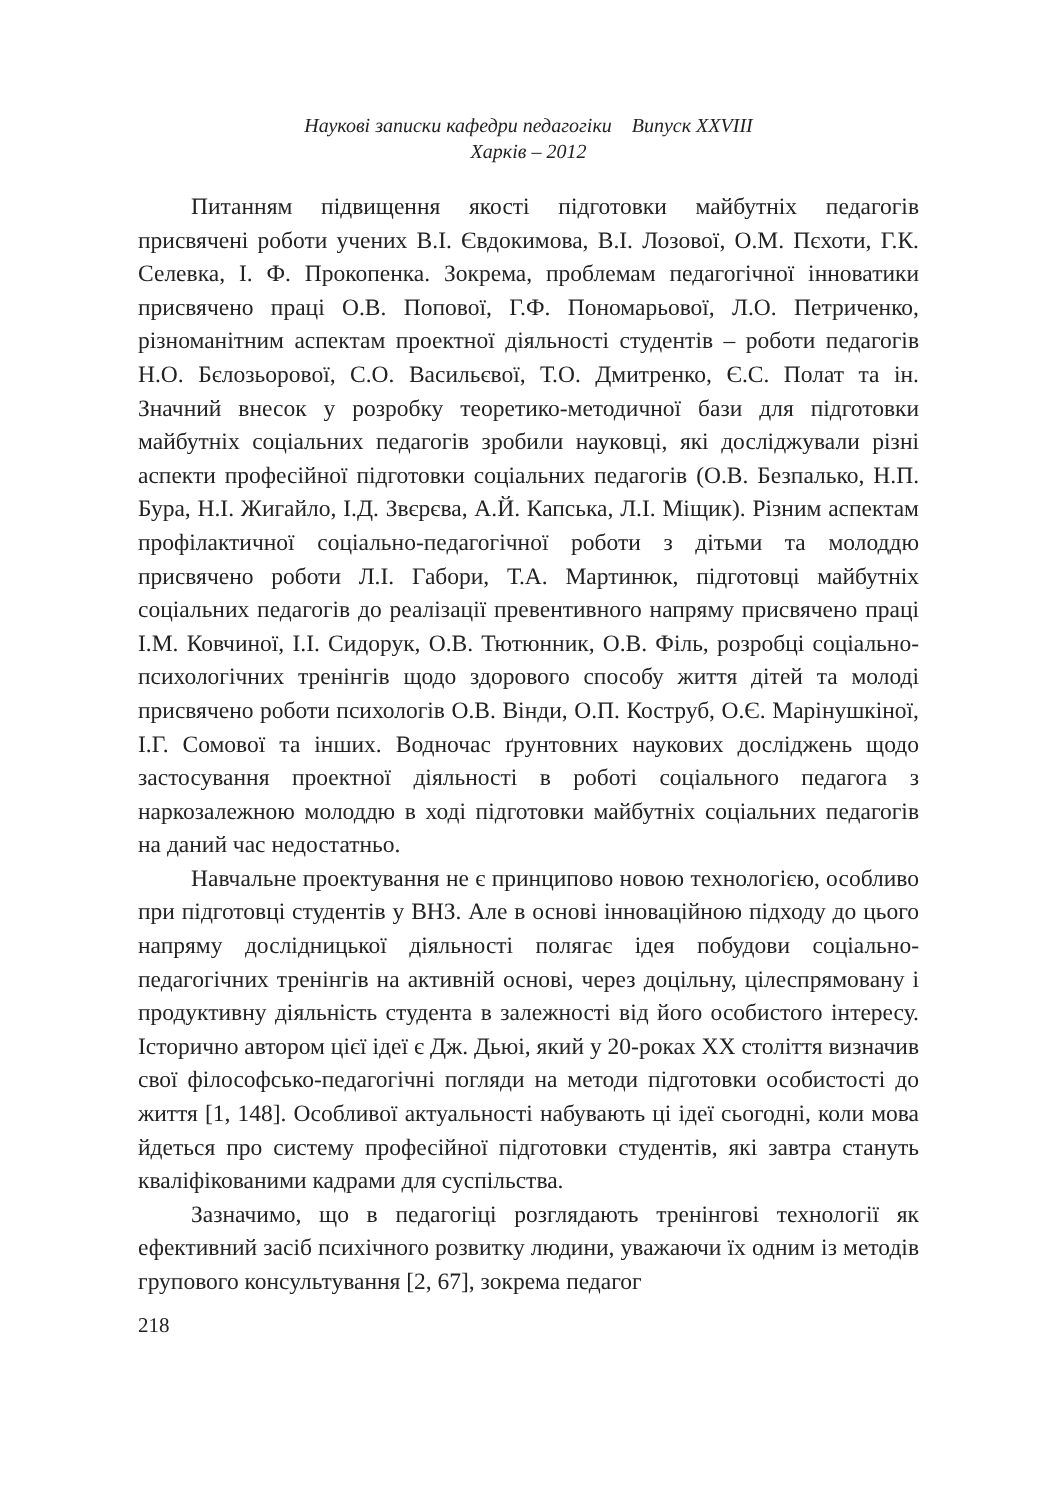Наукові записки кафедри педагогіки Випуск XXVIII
Харків – 2012
Питанням підвищення якості підготовки майбутніх педагогів присвячені роботи учених В.І. Євдокимова, В.І. Лозової, О.М. Пєхоти, Г.К. Селевка, І. Ф. Прокопенка. Зокрема, проблемам педагогічної інноватики присвячено праці О.В. Попової, Г.Ф. Пономарьової, Л.О. Петриченко, різноманітним аспектам проектної діяльності студентів – роботи педагогів Н.О. Бєлозьорової, С.О. Васильєвої, Т.О. Дмитренко, Є.С. Полат та ін. Значний внесок у розробку теоретико-методичної бази для підготовки майбутніх соціальних педагогів зробили науковці, які досліджували різні аспекти професійної підготовки соціальних педагогів (О.В. Безпалько, Н.П. Бура, Н.І. Жигайло, І.Д. Звєрєва, А.Й. Капська, Л.І. Міщик). Різним аспектам профілактичної соціально-педагогічної роботи з дітьми та молоддю присвячено роботи Л.І. Габори, Т.А. Мартинюк, підготовці майбутніх соціальних педагогів до реалізації превентивного напряму присвячено праці І.М. Ковчиної, І.І. Сидорук, О.В. Тютюнник, О.В. Філь, розробці соціально-психологічних тренінгів щодо здорового способу життя дітей та молоді присвячено роботи психологів О.В. Вінди, О.П. Коструб, О.Є. Марінушкіної, І.Г. Сомової та інших. Водночас ґрунтовних наукових досліджень щодо застосування проектної діяльності в роботі соціального педагога з наркозалежною молоддю в ході підготовки майбутніх соціальних педагогів на даний час недостатньо.
Навчальне проектування не є принципово новою технологією, особливо при підготовці студентів у ВНЗ. Але в основі інноваційною підходу до цього напряму дослідницької діяльності полягає ідея побудови соціально-педагогічних тренінгів на активній основі, через доцільну, цілеспрямовану і продуктивну діяльність студента в залежності від його особистого інтересу. Історично автором цієї ідеї є Дж. Дьюі, який у 20-роках XX століття визначив свої філософсько-педагогічні погляди на методи підготовки особистості до життя [1, 148]. Особливої актуальності набувають ці ідеї сьогодні, коли мова йдеться про систему професійної підготовки студентів, які завтра стануть кваліфікованими кадрами для суспільства.
Зазначимо, що в педагогіці розглядають тренінгові технології як ефективний засіб психічного розвитку людини, уважаючи їх одним із методів групового консультування [2, 67], зокрема педагог
218